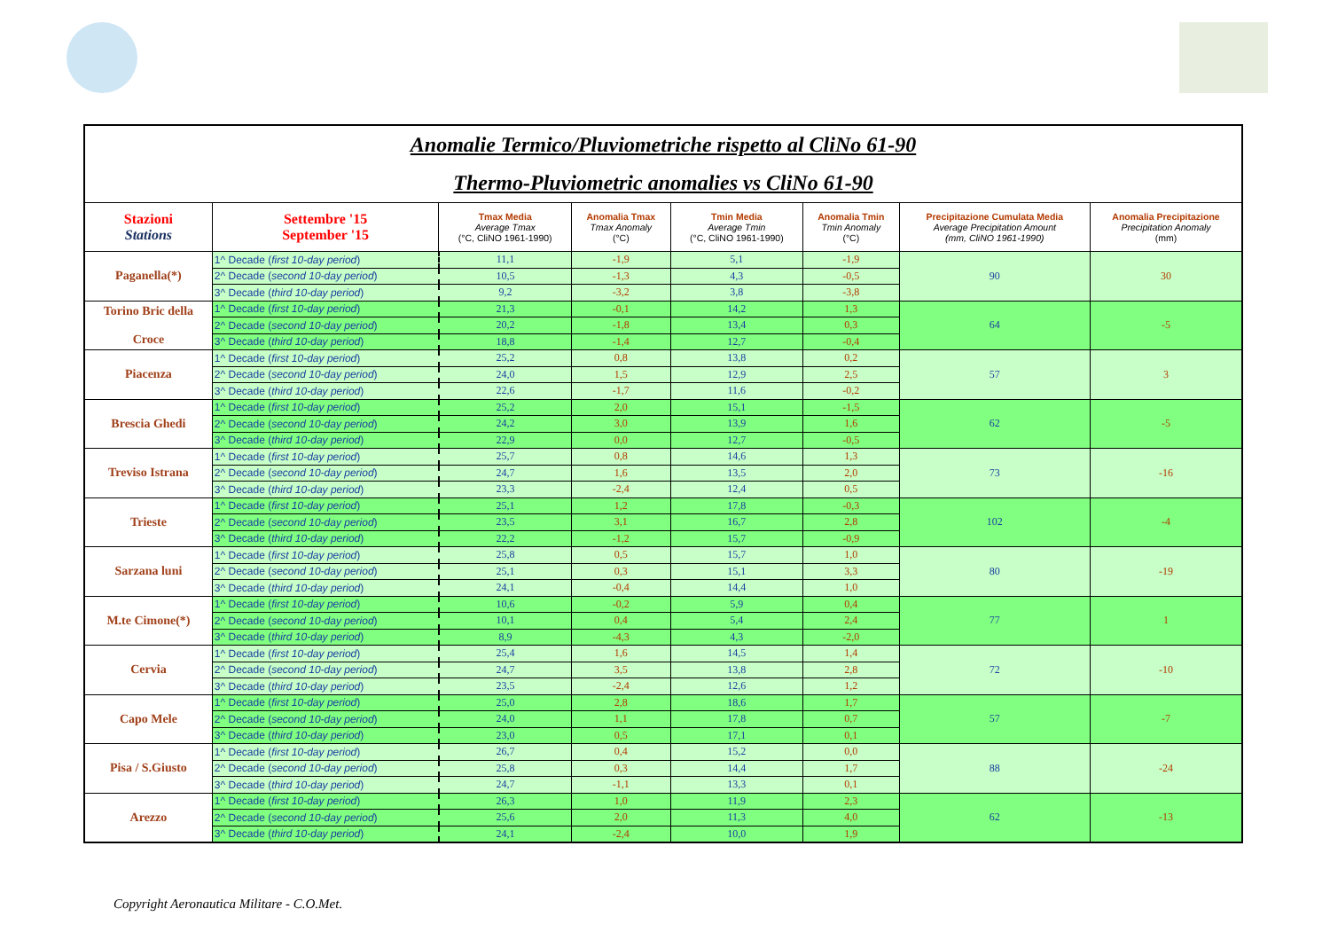| Anomalie Termico/Pluviometriche rispetto al CliNo 61-90 Thermo-Pluviometric anomalies vs CliNo 61-90 | | | | | | | |
| Stazioni Stations | Settembre '15 September '15 | Tmax Media Average Tmax (°C, CliNO 1961-1990) | Anomalia Tmax Tmax Anomaly (°C) | Tmin Media Average Tmin (°C, CliNO 1961-1990) | Anomalia Tmin Tmin Anomaly (°C) | Precipitazione Cumulata Media Average Precipitation Amount (mm, CliNO 1961-1990) | Anomalia Precipitazione Precipitation Anomaly (mm) |
| Paganella(*) | 1^ Decade ( first 10-day period ) | 11,1 | -1,9 | 5,1 | -1,9 | 90 | 30 |
| | 2^ Decade ( second 10-day period ) | 10,5 | -1,3 | 4,3 | -0,5 | | |
| | 3^ Decade ( third 10-day period ) | 9,2 | -3,2 | 3,8 | -3,8 | | |
| Torino Bric della Croce | 1^ Decade ( first 10-day period ) | 21,3 | -0,1 | 14,2 | 1,3 | 64 | -5 |
| | 2^ Decade ( second 10-day period ) | 20,2 | -1,8 | 13,4 | 0,3 | | |
| | 3^ Decade ( third 10-day period ) | 18,8 | -1,4 | 12,7 | -0,4 | | |
| Piacenza | 1^ Decade ( first 10-day period ) | 25,2 | 0,8 | 13,8 | 0,2 | 57 | 3 |
| | 2^ Decade ( second 10-day period ) | 24,0 | 1,5 | 12,9 | 2,5 | | |
| | 3^ Decade ( third 10-day period ) | 22,6 | -1,7 | 11,6 | -0,2 | | |
| Brescia Ghedi | 1^ Decade ( first 10-day period ) | 25,2 | 2,0 | 15,1 | -1,5 | 62 | -5 |
| | 2^ Decade ( second 10-day period ) | 24,2 | 3,0 | 13,9 | 1,6 | | |
| | 3^ Decade ( third 10-day period ) | 22,9 | 0,0 | 12,7 | -0,5 | | |
| Treviso Istrana | 1^ Decade ( first 10-day period ) | 25,7 | 0,8 | 14,6 | 1,3 | 73 | -16 |
| | 2^ Decade ( second 10-day period ) | 24,7 | 1,6 | 13,5 | 2,0 | | |
| | 3^ Decade ( third 10-day period ) | 23,3 | -2,4 | 12,4 | 0,5 | | |
| Trieste | 1^ Decade ( first 10-day period ) | 25,1 | 1,2 | 17,8 | -0,3 | 102 | -4 |
| | 2^ Decade ( second 10-day period ) | 23,5 | 3,1 | 16,7 | 2,8 | | |
| | 3^ Decade ( third 10-day period ) | 22,2 | -1,2 | 15,7 | -0,9 | | |
| Sarzana luni | 1^ Decade ( first 10-day period ) | 25,8 | 0,5 | 15,7 | 1,0 | 80 | -19 |
| | 2^ Decade ( second 10-day period ) | 25,1 | 0,3 | 15,1 | 3,3 | | |
| | 3^ Decade ( third 10-day period ) | 24,1 | -0,4 | 14,4 | 1,0 | | |
| M.te Cimone(*) | 1^ Decade ( first 10-day period ) | 10,6 | -0,2 | 5,9 | 0,4 | 77 | 1 |
| | 2^ Decade ( second 10-day period ) | 10,1 | 0,4 | 5,4 | 2,4 | | |
| | 3^ Decade ( third 10-day period ) | 8,9 | -4,3 | 4,3 | -2,0 | | |
| Cervia | 1^ Decade ( first 10-day period ) | 25,4 | 1,6 | 14,5 | 1,4 | 72 | -10 |
| | 2^ Decade ( second 10-day period ) | 24,7 | 3,5 | 13,8 | 2,8 | | |
| | 3^ Decade ( third 10-day period ) | 23,5 | -2,4 | 12,6 | 1,2 | | |
| Capo Mele | 1^ Decade ( first 10-day period ) | 25,0 | 2,8 | 18,6 | 1,7 | 57 | -7 |
| | 2^ Decade ( second 10-day period ) | 24,0 | 1,1 | 17,8 | 0,7 | | |
| | 3^ Decade ( third 10-day period ) | 23,0 | 0,5 | 17,1 | 0,1 | | |
| Pisa / S.Giusto | 1^ Decade ( first 10-day period ) | 26,7 | 0,4 | 15,2 | 0,0 | 88 | -24 |
| | 2^ Decade ( second 10-day period ) | 25,8 | 0,3 | 14,4 | 1,7 | | |
| | 3^ Decade ( third 10-day period ) | 24,7 | -1,1 | 13,3 | 0,1 | | |
| Arezzo | 1^ Decade ( first 10-day period ) | 26,3 | 1,0 | 11,9 | 2,3 | 62 | -13 |
| | 2^ Decade ( second 10-day period ) | 25,6 | 2,0 | 11,3 | 4,0 | | |
| | 3^ Decade ( third 10-day period ) | 24,1 | -2,4 | 10,0 | 1,9 | | |
Copyright Aeronautica Militare - C.O.Met.